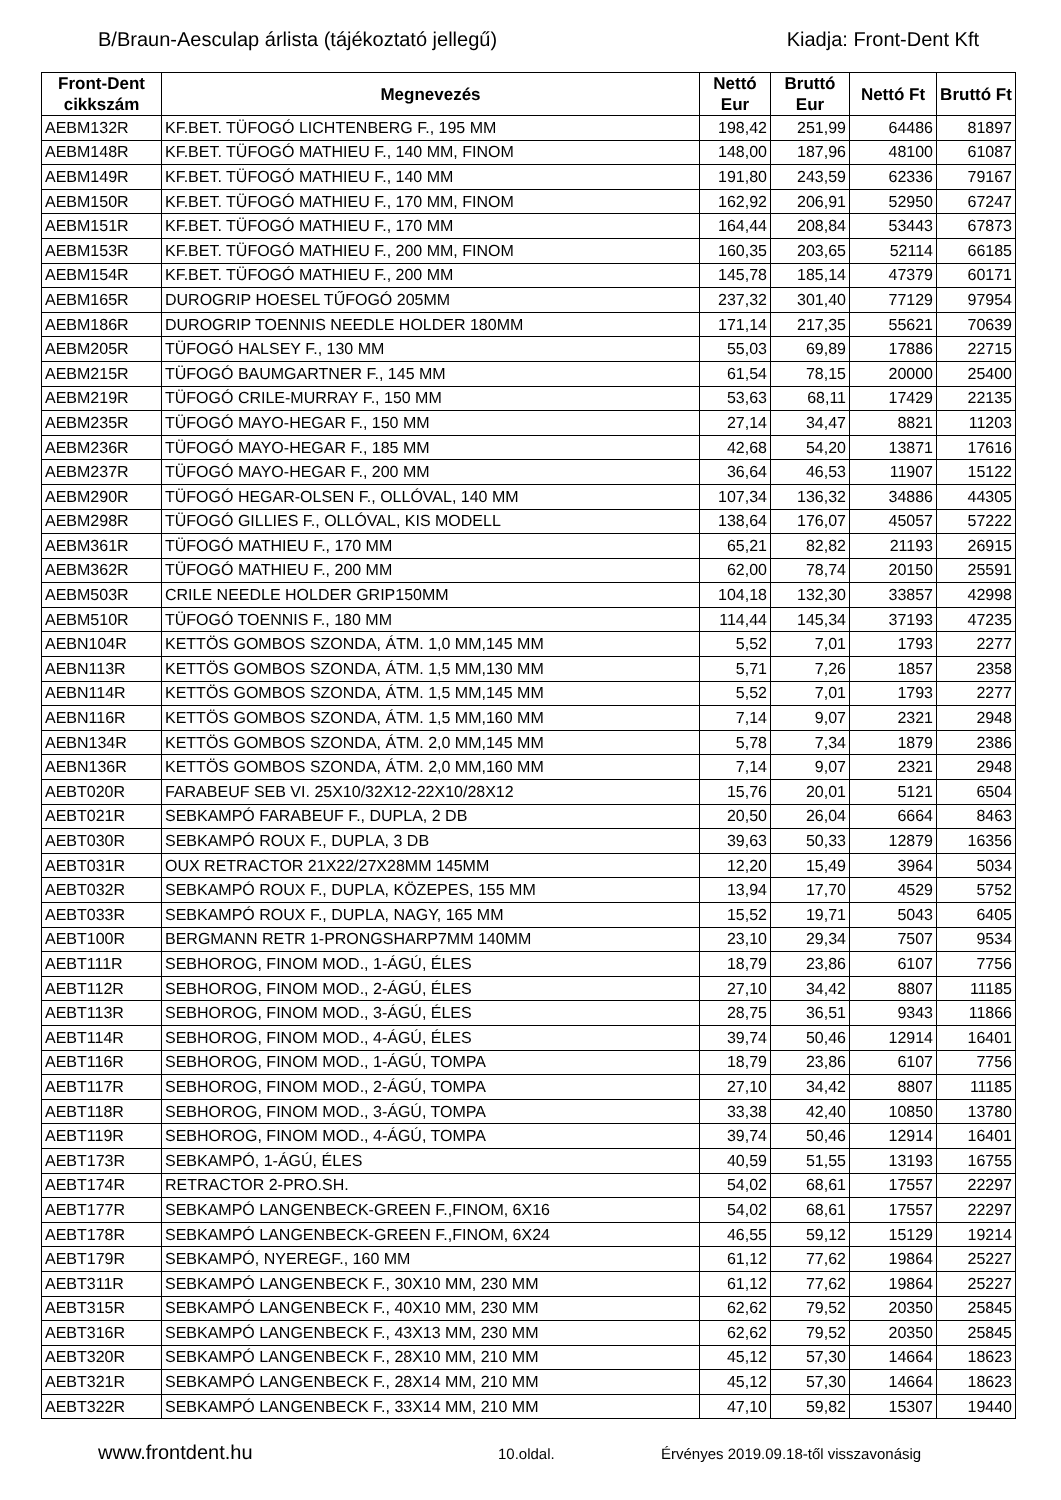B/Braun-Aesculap árlista (tájékoztató jellegű) Kiadja: Front-Dent Kft
| Front-Dent cikkszám | Megnevezés | Nettó Eur | Bruttó Eur | Nettó Ft | Bruttó Ft |
| --- | --- | --- | --- | --- | --- |
| AEBM132R | KF.BET. TÜFOGÓ LICHTENBERG F., 195 MM | 198,42 | 251,99 | 64486 | 81897 |
| AEBM148R | KF.BET. TÜFOGÓ MATHIEU F., 140 MM, FINOM | 148,00 | 187,96 | 48100 | 61087 |
| AEBM149R | KF.BET. TÜFOGÓ MATHIEU F., 140 MM | 191,80 | 243,59 | 62336 | 79167 |
| AEBM150R | KF.BET. TÜFOGÓ MATHIEU F., 170 MM, FINOM | 162,92 | 206,91 | 52950 | 67247 |
| AEBM151R | KF.BET. TÜFOGÓ MATHIEU F., 170 MM | 164,44 | 208,84 | 53443 | 67873 |
| AEBM153R | KF.BET. TÜFOGÓ MATHIEU F., 200 MM, FINOM | 160,35 | 203,65 | 52114 | 66185 |
| AEBM154R | KF.BET. TÜFOGÓ MATHIEU F., 200 MM | 145,78 | 185,14 | 47379 | 60171 |
| AEBM165R | DUROGRIP HOESEL TŰFOGÓ 205MM | 237,32 | 301,40 | 77129 | 97954 |
| AEBM186R | DUROGRIP TOENNIS NEEDLE HOLDER 180MM | 171,14 | 217,35 | 55621 | 70639 |
| AEBM205R | TÜFOGÓ HALSEY F., 130 MM | 55,03 | 69,89 | 17886 | 22715 |
| AEBM215R | TÜFOGÓ BAUMGARTNER F., 145 MM | 61,54 | 78,15 | 20000 | 25400 |
| AEBM219R | TÜFOGÓ CRILE-MURRAY F., 150 MM | 53,63 | 68,11 | 17429 | 22135 |
| AEBM235R | TÜFOGÓ MAYO-HEGAR F., 150 MM | 27,14 | 34,47 | 8821 | 11203 |
| AEBM236R | TÜFOGÓ MAYO-HEGAR F., 185 MM | 42,68 | 54,20 | 13871 | 17616 |
| AEBM237R | TÜFOGÓ MAYO-HEGAR F., 200 MM | 36,64 | 46,53 | 11907 | 15122 |
| AEBM290R | TÜFOGÓ HEGAR-OLSEN F., OLLÓVAL, 140 MM | 107,34 | 136,32 | 34886 | 44305 |
| AEBM298R | TÜFOGÓ GILLIES F., OLLÓVAL, KIS MODELL | 138,64 | 176,07 | 45057 | 57222 |
| AEBM361R | TÜFOGÓ MATHIEU F., 170 MM | 65,21 | 82,82 | 21193 | 26915 |
| AEBM362R | TÜFOGÓ MATHIEU F., 200 MM | 62,00 | 78,74 | 20150 | 25591 |
| AEBM503R | CRILE NEEDLE HOLDER GRIP150MM | 104,18 | 132,30 | 33857 | 42998 |
| AEBM510R | TÜFOGÓ TOENNIS F., 180 MM | 114,44 | 145,34 | 37193 | 47235 |
| AEBN104R | KETTÖS GOMBOS SZONDA, ÁTM. 1,0 MM,145 MM | 5,52 | 7,01 | 1793 | 2277 |
| AEBN113R | KETTÖS GOMBOS SZONDA, ÁTM. 1,5 MM,130 MM | 5,71 | 7,26 | 1857 | 2358 |
| AEBN114R | KETTÖS GOMBOS SZONDA, ÁTM. 1,5 MM,145 MM | 5,52 | 7,01 | 1793 | 2277 |
| AEBN116R | KETTÖS GOMBOS SZONDA, ÁTM. 1,5 MM,160 MM | 7,14 | 9,07 | 2321 | 2948 |
| AEBN134R | KETTÖS GOMBOS SZONDA, ÁTM. 2,0 MM,145 MM | 5,78 | 7,34 | 1879 | 2386 |
| AEBN136R | KETTÖS GOMBOS SZONDA, ÁTM. 2,0 MM,160 MM | 7,14 | 9,07 | 2321 | 2948 |
| AEBT020R | FARABEUF SEB VI. 25X10/32X12-22X10/28X12 | 15,76 | 20,01 | 5121 | 6504 |
| AEBT021R | SEBKAMPÓ FARABEUF F., DUPLA, 2 DB | 20,50 | 26,04 | 6664 | 8463 |
| AEBT030R | SEBKAMPÓ ROUX F., DUPLA, 3 DB | 39,63 | 50,33 | 12879 | 16356 |
| AEBT031R | OUX RETRACTOR 21X22/27X28MM 145MM | 12,20 | 15,49 | 3964 | 5034 |
| AEBT032R | SEBKAMPÓ ROUX F., DUPLA, KÖZEPES, 155 MM | 13,94 | 17,70 | 4529 | 5752 |
| AEBT033R | SEBKAMPÓ ROUX F., DUPLA, NAGY, 165 MM | 15,52 | 19,71 | 5043 | 6405 |
| AEBT100R | BERGMANN RETR 1-PRONGSHARP7MM 140MM | 23,10 | 29,34 | 7507 | 9534 |
| AEBT111R | SEBHOROG, FINOM MOD., 1-ÁGÚ, ÉLES | 18,79 | 23,86 | 6107 | 7756 |
| AEBT112R | SEBHOROG, FINOM MOD., 2-ÁGÚ, ÉLES | 27,10 | 34,42 | 8807 | 11185 |
| AEBT113R | SEBHOROG, FINOM MOD., 3-ÁGÚ, ÉLES | 28,75 | 36,51 | 9343 | 11866 |
| AEBT114R | SEBHOROG, FINOM MOD., 4-ÁGÚ, ÉLES | 39,74 | 50,46 | 12914 | 16401 |
| AEBT116R | SEBHOROG, FINOM MOD., 1-ÁGÚ, TOMPA | 18,79 | 23,86 | 6107 | 7756 |
| AEBT117R | SEBHOROG, FINOM MOD., 2-ÁGÚ, TOMPA | 27,10 | 34,42 | 8807 | 11185 |
| AEBT118R | SEBHOROG, FINOM MOD., 3-ÁGÚ, TOMPA | 33,38 | 42,40 | 10850 | 13780 |
| AEBT119R | SEBHOROG, FINOM MOD., 4-ÁGÚ, TOMPA | 39,74 | 50,46 | 12914 | 16401 |
| AEBT173R | SEBKAMPÓ, 1-ÁGÚ, ÉLES | 40,59 | 51,55 | 13193 | 16755 |
| AEBT174R | RETRACTOR 2-PRO.SH. | 54,02 | 68,61 | 17557 | 22297 |
| AEBT177R | SEBKAMPÓ LANGENBECK-GREEN F.,FINOM, 6X16 | 54,02 | 68,61 | 17557 | 22297 |
| AEBT178R | SEBKAMPÓ LANGENBECK-GREEN F.,FINOM, 6X24 | 46,55 | 59,12 | 15129 | 19214 |
| AEBT179R | SEBKAMPÓ, NYEREGF., 160 MM | 61,12 | 77,62 | 19864 | 25227 |
| AEBT311R | SEBKAMPÓ LANGENBECK F., 30X10 MM, 230 MM | 61,12 | 77,62 | 19864 | 25227 |
| AEBT315R | SEBKAMPÓ LANGENBECK F., 40X10 MM, 230 MM | 62,62 | 79,52 | 20350 | 25845 |
| AEBT316R | SEBKAMPÓ LANGENBECK F., 43X13 MM, 230 MM | 62,62 | 79,52 | 20350 | 25845 |
| AEBT320R | SEBKAMPÓ LANGENBECK F., 28X10 MM, 210 MM | 45,12 | 57,30 | 14664 | 18623 |
| AEBT321R | SEBKAMPÓ LANGENBECK F., 28X14 MM, 210 MM | 45,12 | 57,30 | 14664 | 18623 |
| AEBT322R | SEBKAMPÓ LANGENBECK F., 33X14 MM, 210 MM | 47,10 | 59,82 | 15307 | 19440 |
www.frontdent.hu 10.oldal. Érvényes 2019.09.18-től visszavonásig